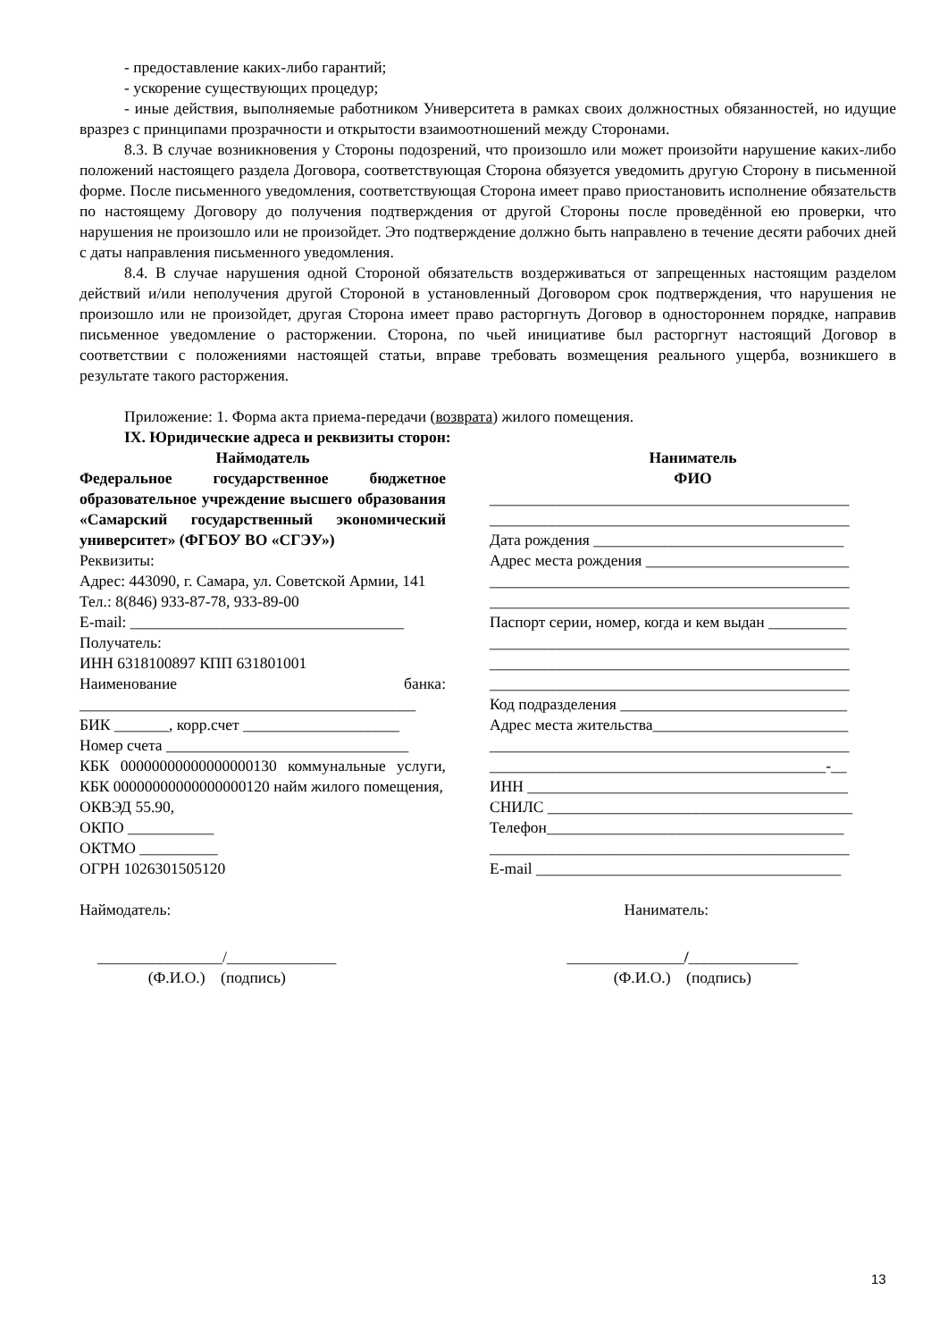- предоставление каких-либо гарантий;
- ускорение существующих процедур;
- иные действия, выполняемые работником Университета в рамках своих должностных обязанностей, но идущие вразрез с принципами прозрачности и открытости взаимоотношений между Сторонами.
8.3. В случае возникновения у Стороны подозрений, что произошло или может произойти нарушение каких-либо положений настоящего раздела Договора, соответствующая Сторона обязуется уведомить другую Сторону в письменной форме. После письменного уведомления, соответствующая Сторона имеет право приостановить исполнение обязательств по настоящему Договору до получения подтверждения от другой Стороны после проведённой ею проверки, что нарушения не произошло или не произойдет. Это подтверждение должно быть направлено в течение десяти рабочих дней с даты направления письменного уведомления.
8.4. В случае нарушения одной Стороной обязательств воздерживаться от запрещенных настоящим разделом действий и/или неполучения другой Стороной в установленный Договором срок подтверждения, что нарушения не произошло или не произойдет, другая Сторона имеет право расторгнуть Договор в одностороннем порядке, направив письменное уведомление о расторжении. Сторона, по чьей инициативе был расторгнут настоящий Договор в соответствии с положениями настоящей статьи, вправе требовать возмещения реального ущерба, возникшего в результате такого расторжения.
Приложение: 1. Форма акта приема-передачи (возврата) жилого помещения.
IX. Юридические адреса и реквизиты сторон:
Наймодатель
Федеральное государственное бюджетное образовательное учреждение высшего образования «Самарский государственный экономический университет» (ФГБОУ ВО «СГЭУ»)
Реквизиты:
Адрес: 443090, г. Самара, ул. Советской Армии, 141
Тел.: 8(846) 933-87-78, 933-89-00
E-mail: ___________________________________
Получатель:
ИНН 6318100897 КПП 631801001
Наименование банка: ___________________________________________
БИК _______, корр.счет ____________________
Номер счета _______________________________
КБК 00000000000000000130 коммунальные услуги, КБК 00000000000000000120 найм жилого помещения,
ОКВЭД 55.90,
ОКПО ___________
ОКТМО __________
ОГРН 1026301505120
Наниматель
ФИО
______________________________________________
______________________________________________
Дата рождения ________________________________
Адрес места рождения __________________________
______________________________________________
______________________________________________
Паспорт серии, номер, когда и кем выдан __________
______________________________________________
______________________________________________
______________________________________________
Код подразделения _____________________________
Адрес места жительства_________________________
______________________________________________
___________________________________________-__
ИНН _________________________________________
СНИЛС _______________________________________
Телефон______________________________________
______________________________________________
E-mail _______________________________________
Наймодатель: Наниматель:
________________/______________
(Ф.И.О.) (подпись)
_______________/______________
(Ф.И.О.) (подпись)
13